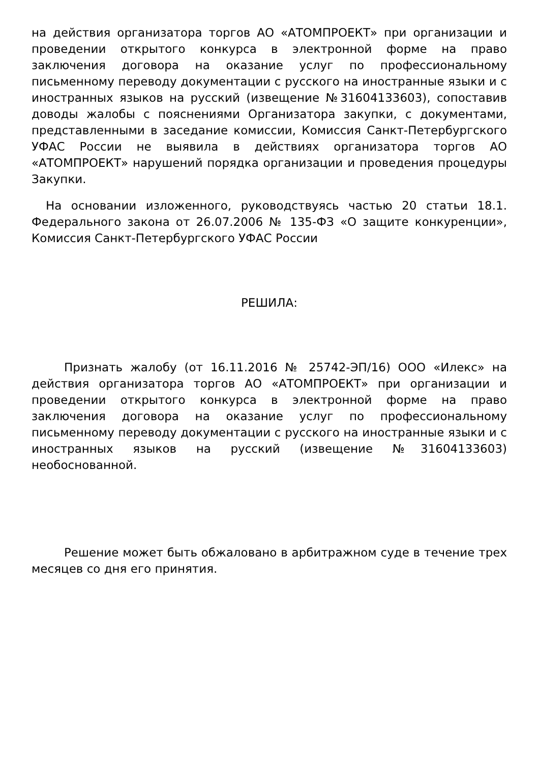на действия организатора торгов АО «АТОМПРОЕКТ» при организации и проведении открытого конкурса в электронной форме на право заключения договора на оказание услуг по профессиональному письменному переводу документации с русского на иностранные языки и с иностранных языков на русский (извещение №31604133603), сопоставив доводы жалобы с пояснениями Организатора закупки, с документами, представленными в заседание комиссии, Комиссия Санкт-Петербургского УФАС России не выявила в действиях организатора торгов АО «АТОМПРОЕКТ» нарушений порядка организации и проведения процедуры Закупки.
На основании изложенного, руководствуясь частью 20 статьи 18.1. Федерального закона от 26.07.2006 № 135-ФЗ «О защите конкуренции», Комиссия Санкт-Петербургского УФАС России
РЕШИЛА:
Признать жалобу (от 16.11.2016 № 25742-ЭП/16) ООО «Илекс» на действия организатора торгов АО «АТОМПРОЕКТ» при организации и проведении открытого конкурса в электронной форме на право заключения договора на оказание услуг по профессиональному письменному переводу документации с русского на иностранные языки и с иностранных языков на русский (извещение №31604133603) необоснованной.
Решение может быть обжаловано в арбитражном суде в течение трех месяцев со дня его принятия.